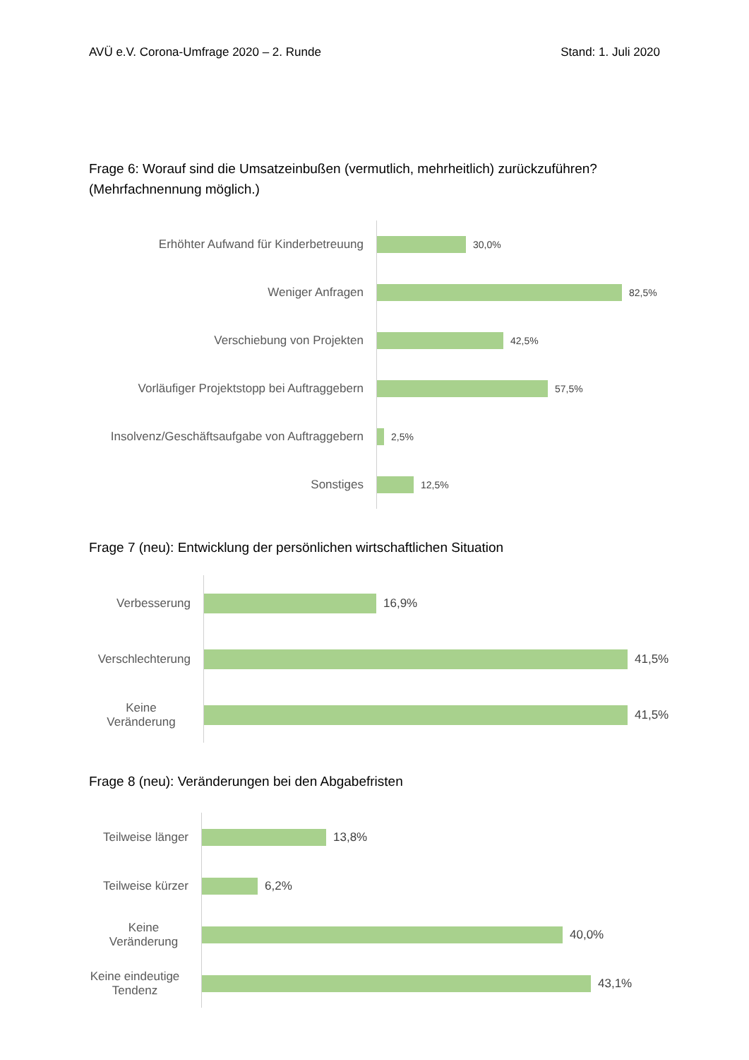AVÜ e.V. Corona-Umfrage 2020 – 2. Runde Stand: 1. Juli 2020
Frage 6: Worauf sind die Umsatzeinbußen (vermutlich, mehrheitlich) zurückzuführen?
(Mehrfachnennung möglich.)
Erhöhter Aufwand für Kinderbetreuung
30,0%
Weniger Anfragen
82,5%
Verschiebung von Projekten
42,5%
Vorläufiger Projektstopp bei Auftraggebern
57,5%
Insolvenz/Geschäftsaufgabe von Auftraggebern
2,5%
Sonstiges
12,5%
Frage 7 (neu): Entwicklung der persönlichen wirtschaftlichen Situation
Verbesserung
16,9%
Verschlechterung
41,5%
Keine Veränderung
41,5%
Frage 8 (neu): Veränderungen bei den Abgabefristen
Teilweise länger
13,8%
Teilweise kürzer
6,2%
Keine Veränderung
40,0%
Keine eindeutige Tendenz
43,1%